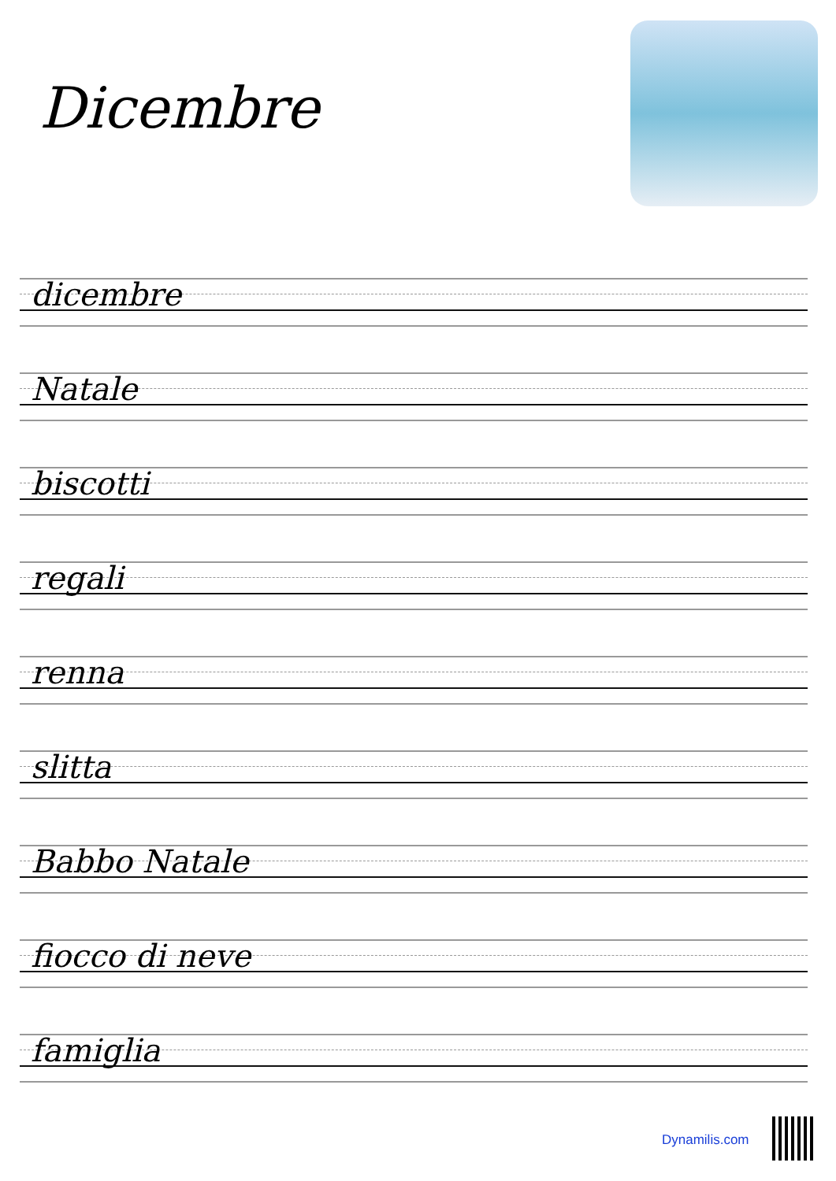Dicembre
dicembre
Natale
biscotti
regali
renna
slitta
Babbo Natale
fiocco di neve
famiglia
Dynamilis.com